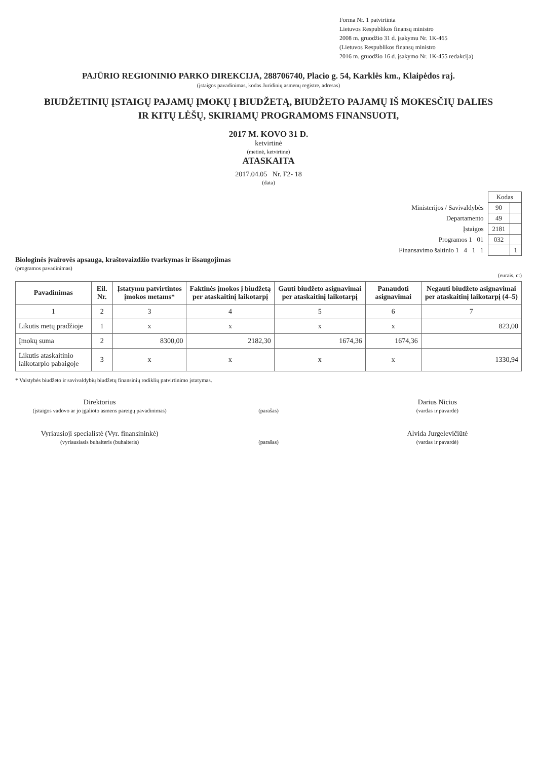Forma Nr. 1 patvirtinta
Lietuvos Respublikos finansų ministro
2008 m. gruodžio 31 d. įsakymu Nr. 1K-465
(Lietuvos Respublikos finansų ministro
2016 m. gruodžio 16 d. įsakymo Nr. 1K-455 redakcija)
PAJŪRIO REGIONINIO PARKO DIREKCIJA, 288706740, Placio g. 54, Karklės km., Klaipėdos raj.
(įstaigos pavadinimas, kodas Juridinių asmenų registre, adresas)
BIUDŽETINIŲ ĮSTAIGŲ PAJAMŲ ĮMOKŲ Į BIUDŽETĄ, BIUDŽETO PAJAMŲ IŠ MOKESČIŲ DALIES
IR KITŲ LĖŠŲ, SKIRIAMŲ PROGRAMOMS FINANSUOTI,
2017 M. KOVO 31 D.
ketvirtinė
(metinė, ketvirtinė)
ATASKAITA
2017.04.05 Nr. F2- 18
(data)
| | Kodas | |
| Ministerijos / Savivaldybės | 90 | |
| Departamento | 49 | |
| Įstaigos | 2181 | |
| Programos 1 01 | 032 | |
| Finansavimo šaltinio 1 4 1 1 | | 1 |
Biologinės įvairovės apsauga, kraštovaizdžio tvarkymas ir išsaugojimas
(programos pavadinimas)
(eurais, ct)
| Pavadinimas | Eil. Nr. | Įstatymu patvirtintos įmokos metams* | Faktinės įmokos į biudžetą per ataskaitinį laikotarpį | Gauti biudžeto asignavimai per ataskaitinį laikotarpį | Panaudoti asignavimai | Negauti biudžeto asignavimai per ataskaitinį laikotarpį (4–5) |
| --- | --- | --- | --- | --- | --- | --- |
| 1 | 2 | 3 | 4 | 5 | 6 | 7 |
| Likutis metų pradžioje | 1 | x | x | x | x | 823,00 |
| Įmokų suma | 2 | 8300,00 | 2182,30 | 1674,36 | 1674,36 | |
| Likutis ataskaitinio laikotarpio pabaigoje | 3 | x | x | x | x | 1330,94 |
* Valstybės biudžeto ir savivaldybių biudžetų finansinių rodiklių patvirtinimo įstatymas.
Direktorius
(įstaigos vadovo ar jo įgalioto asmens pareigų pavadinimas)
(parašas)
Darius Nicius
(vardas ir pavardė)
Vyriausioji specialistė (Vyr. finansininkė)
(vyriausiasis buhalteris (buhalteris)
(parašas)
Alvida Jurgelevičiūtė
(vardas ir pavardė)